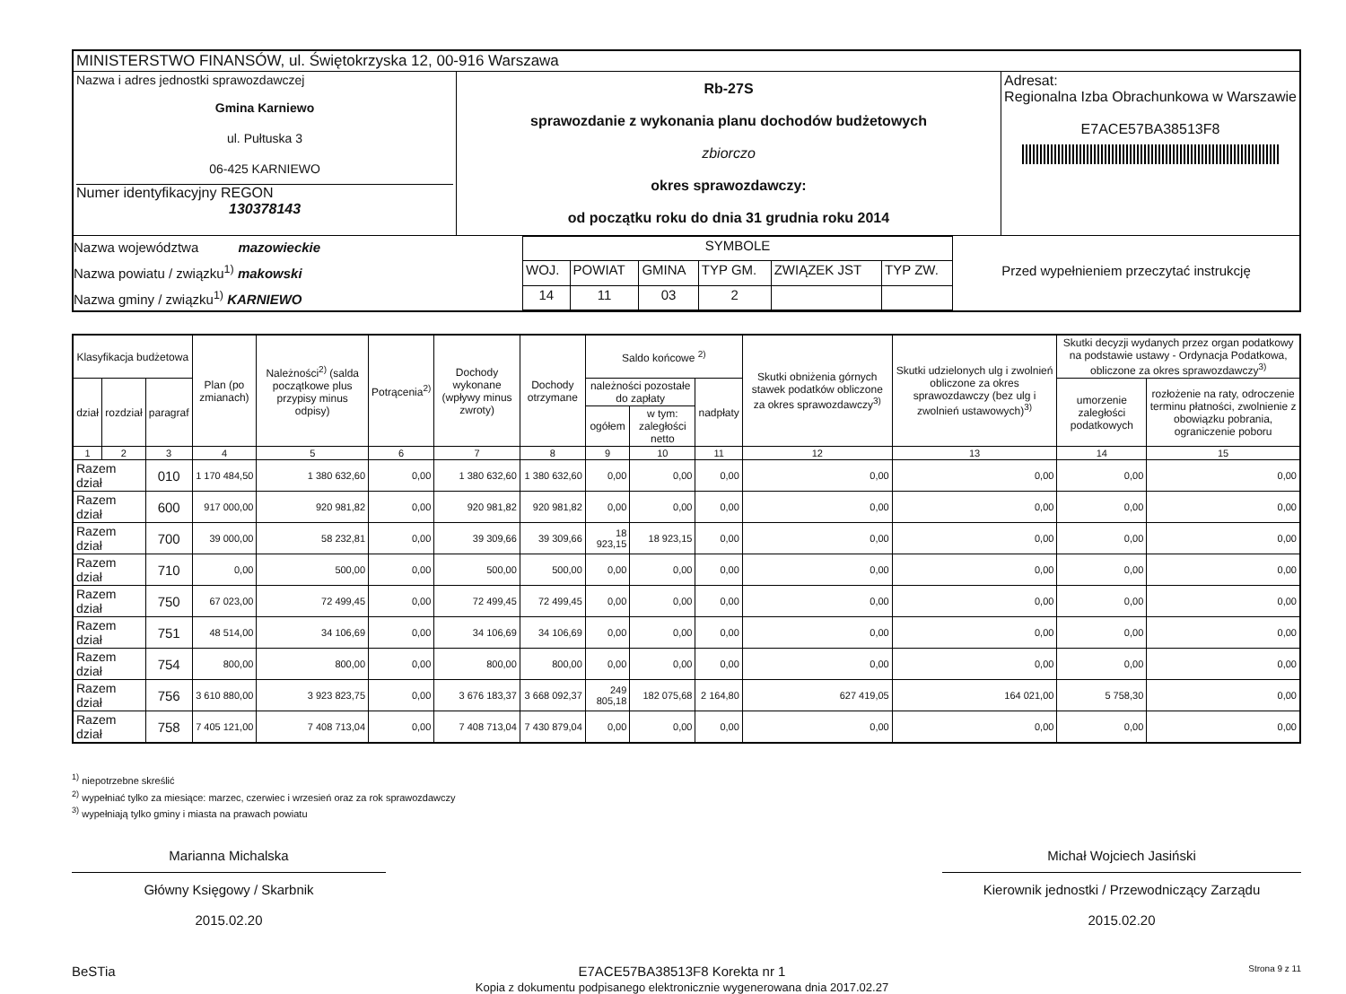| MINISTERSTWO FINANSÓW, ul. Świętokrzyska 12, 00-916 Warszawa | | |
| Nazwa i adres jednostki sprawozdawczej Gmina Karniewo ul. Pułtuska 3 06-425 KARNIEWO Numer identyfikacyjny REGON 130378143 | Rb-27S sprawozdanie z wykonania planu dochodów budżetowych zbiorczo okres sprawozdawczy: od początku roku do dnia 31 grudnia roku 2014 | Adresat: Regionalna Izba Obrachunkowa w Warszawie E7ACE57BA38513F8 |
| Nazwa województwa mazowieckie Nazwa powiatu / związku<sup>1)</sup> makowski Nazwa gminy / związku<sup>1)</sup> KARNIEWO / SYMBOLE / / / / / / / WOJ. / POWIAT / GMINA / TYP GM. / ZWIĄZEK JST / TYP ZW. / / 14 / 11 / 03 / 2 / / / Przed wypełnieniem przeczytać instrukcję | | |
| Klasyfikacja budżetowa | | | Plan (po zmianach) | Należności<sup>2)</sup> (salda początkowe plus przypisy minus odpisy) | Potrącenia<sup>2)</sup> | Dochody wykonane (wpływy minus zwroty) | Dochody otrzymane | Saldo końcowe <sup>2)</sup> | | | Skutki obniżenia górnych stawek podatków obliczone za okres sprawozdawczy<sup>3)</sup> | Skutki udzielonych ulg i zwolnień obliczone za okres sprawozdawczy (bez ulg i zwolnień ustawowych)<sup>3)</sup> | Skutki decyzji wydanych przez organ podatkowy na podstawie ustawy - Ordynacja Podatkowa, obliczone za okres sprawozdawczy<sup>3)</sup> | |
| --- | --- | --- | --- | --- | --- | --- | --- | --- | --- | --- | --- | --- | --- | --- |
| dział | rozdział | paragraf | | | | | | należności pozostałe do zapłaty | | nadpłaty | | | umorzenie zaległości podatkowych | rozłożenie na raty, odroczenie terminu płatności, zwolnienie z obowiązku pobrania, ograniczenie poboru |
| | | | | | | | | ogółem | w tym: zaległości netto | | | | | |
| 1 | 2 | 3 | 4 | 5 | 6 | 7 | 8 | 9 | 10 | 11 | 12 | 13 | 14 | 15 |
| Razem dział | | 010 | 1 170 484,50 | 1 380 632,60 | 0,00 | 1 380 632,60 | 1 380 632,60 | 0,00 | 0,00 | 0,00 | 0,00 | 0,00 | 0,00 | 0,00 |
| Razem dział | | 600 | 917 000,00 | 920 981,82 | 0,00 | 920 981,82 | 920 981,82 | 0,00 | 0,00 | 0,00 | 0,00 | 0,00 | 0,00 | 0,00 |
| Razem dział | | 700 | 39 000,00 | 58 232,81 | 0,00 | 39 309,66 | 39 309,66 | 18 923,15 | 18 923,15 | 0,00 | 0,00 | 0,00 | 0,00 | 0,00 |
| Razem dział | | 710 | 0,00 | 500,00 | 0,00 | 500,00 | 500,00 | 0,00 | 0,00 | 0,00 | 0,00 | 0,00 | 0,00 | 0,00 |
| Razem dział | | 750 | 67 023,00 | 72 499,45 | 0,00 | 72 499,45 | 72 499,45 | 0,00 | 0,00 | 0,00 | 0,00 | 0,00 | 0,00 | 0,00 |
| Razem dział | | 751 | 48 514,00 | 34 106,69 | 0,00 | 34 106,69 | 34 106,69 | 0,00 | 0,00 | 0,00 | 0,00 | 0,00 | 0,00 | 0,00 |
| Razem dział | | 754 | 800,00 | 800,00 | 0,00 | 800,00 | 800,00 | 0,00 | 0,00 | 0,00 | 0,00 | 0,00 | 0,00 | 0,00 |
| Razem dział | | 756 | 3 610 880,00 | 3 923 823,75 | 0,00 | 3 676 183,37 | 3 668 092,37 | 249 805,18 | 182 075,68 | 2 164,80 | 627 419,05 | 164 021,00 | 5 758,30 | 0,00 |
| Razem dział | | 758 | 7 405 121,00 | 7 408 713,04 | 0,00 | 7 408 713,04 | 7 430 879,04 | 0,00 | 0,00 | 0,00 | 0,00 | 0,00 | 0,00 | 0,00 |
<sup>1)</sup> niepotrzebne skreślić
<sup>2)</sup> wypełniać tylko za miesiące: marzec, czerwiec i wrzesień oraz za rok sprawozdawczy
<sup>3)</sup> wypełniają tylko gminy i miasta na prawach powiatu
Marianna Michalska
Główny Księgowy / Skarbnik
2015.02.20
Michał Wojciech Jasiński
Kierownik jednostki / Przewodniczący Zarządu
2015.02.20
BeSTia E7ACE57BA38513F8 Korekta nr 1
Kopia z dokumentu podpisanego elektronicznie wygenerowana dnia 2017.02.27
Strona 9 z 11